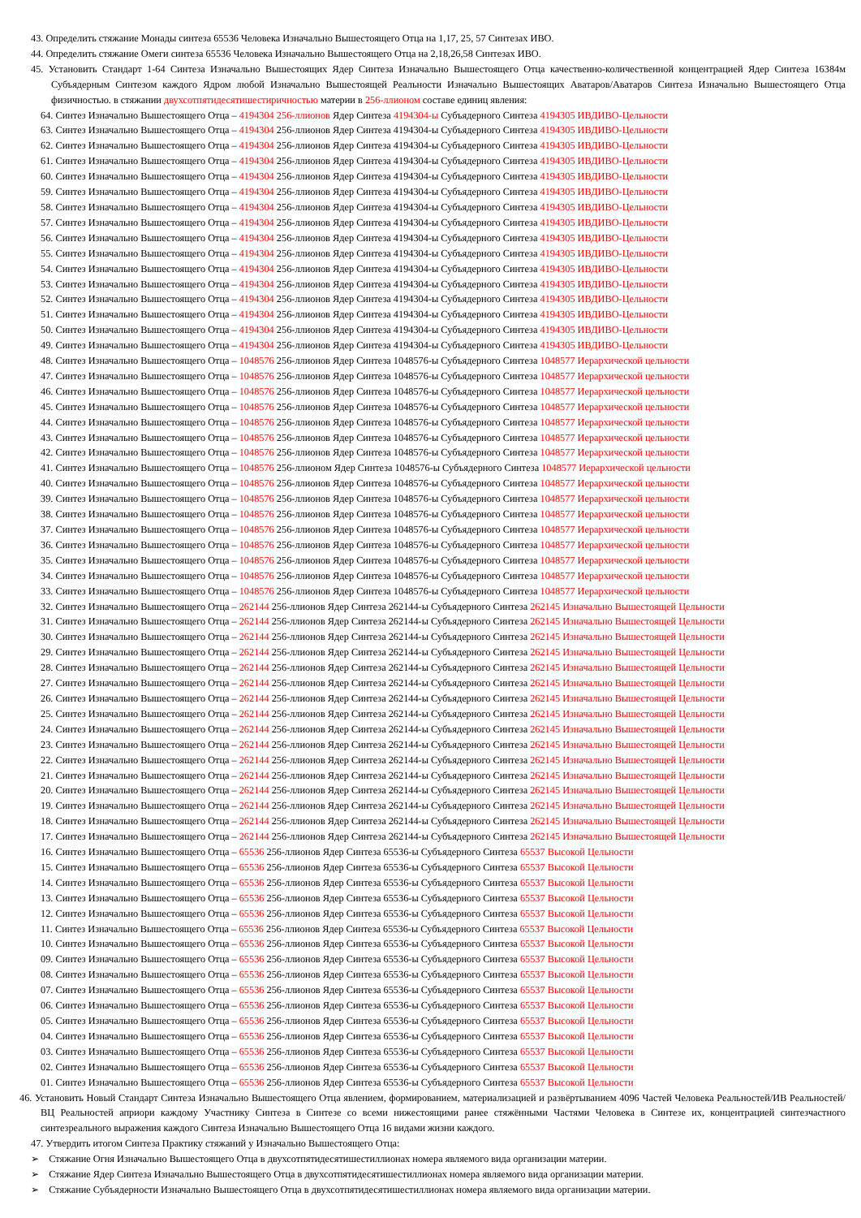43. Определить стяжание Монады синтеза 65536 Человека Изначально Вышестоящего Отца на 1,17, 25, 57 Синтезах ИВО.
44. Определить стяжание Омеги синтеза 65536 Человека Изначально Вышестоящего Отца на 2,18,26,58 Синтезах ИВО.
45. Установить Стандарт 1-64 Синтеза Изначально Вышестоящих Ядер Синтеза Изначально Вышестоящего Отца качественно-количественной концентрацией Ядер Синтеза 16384м Субъядерным Синтезом каждого Ядром любой Изначально Вышестоящей Реальности Изначально Вышестоящих Аватаров/Аватаров Синтеза Изначально Вышестоящего Отца физичностью. в стяжании двухсотпятидесятишестиричностью материи в 256-ллионом составе единиц явления:
64. Синтез Изначально Вышестоящего Отца – 4194304 256-ллионов Ядер Синтеза 4194304-ы Субъядерного Синтеза 4194305 ИВДИВО-Цельности
63. Синтез Изначально Вышестоящего Отца – 4194304 256-ллионов Ядер Синтеза 4194304-ы Субъядерного Синтеза 4194305 ИВДИВО-Цельности
62. Синтез Изначально Вышестоящего Отца – 4194304 256-ллионов Ядер Синтеза 4194304-ы Субъядерного Синтеза 4194305 ИВДИВО-Цельности
61. Синтез Изначально Вышестоящего Отца – 4194304 256-ллионов Ядер Синтеза 4194304-ы Субъядерного Синтеза 4194305 ИВДИВО-Цельности
60. Синтез Изначально Вышестоящего Отца – 4194304 256-ллионов Ядер Синтеза 4194304-ы Субъядерного Синтеза 4194305 ИВДИВО-Цельности
59. Синтез Изначально Вышестоящего Отца – 4194304 256-ллионов Ядер Синтеза 4194304-ы Субъядерного Синтеза 4194305 ИВДИВО-Цельности
58. Синтез Изначально Вышестоящего Отца – 4194304 256-ллионов Ядер Синтеза 4194304-ы Субъядерного Синтеза 4194305 ИВДИВО-Цельности
57. Синтез Изначально Вышестоящего Отца – 4194304 256-ллионов Ядер Синтеза 4194304-ы Субъядерного Синтеза 4194305 ИВДИВО-Цельности
56. Синтез Изначально Вышестоящего Отца – 4194304 256-ллионов Ядер Синтеза 4194304-ы Субъядерного Синтеза 4194305 ИВДИВО-Цельности
55. Синтез Изначально Вышестоящего Отца – 4194304 256-ллионов Ядер Синтеза 4194304-ы Субъядерного Синтеза 4194305 ИВДИВО-Цельности
54. Синтез Изначально Вышестоящего Отца – 4194304 256-ллионов Ядер Синтеза 4194304-ы Субъядерного Синтеза 4194305 ИВДИВО-Цельности
53. Синтез Изначально Вышестоящего Отца – 4194304 256-ллионов Ядер Синтеза 4194304-ы Субъядерного Синтеза 4194305 ИВДИВО-Цельности
52. Синтез Изначально Вышестоящего Отца – 4194304 256-ллионов Ядер Синтеза 4194304-ы Субъядерного Синтеза 4194305 ИВДИВО-Цельности
51. Синтез Изначально Вышестоящего Отца – 4194304 256-ллионов Ядер Синтеза 4194304-ы Субъядерного Синтеза 4194305 ИВДИВО-Цельности
50. Синтез Изначально Вышестоящего Отца – 4194304 256-ллионов Ядер Синтеза 4194304-ы Субъядерного Синтеза 4194305 ИВДИВО-Цельности
49. Синтез Изначально Вышестоящего Отца – 4194304 256-ллионов Ядер Синтеза 4194304-ы Субъядерного Синтеза 4194305 ИВДИВО-Цельности
48. Синтез Изначально Вышестоящего Отца – 1048576 256-ллионов Ядер Синтеза 1048576-ы Субъядерного Синтеза 1048577 Иерархической цельности
47. Синтез Изначально Вышестоящего Отца – 1048576 256-ллионов Ядер Синтеза 1048576-ы Субъядерного Синтеза 1048577 Иерархической цельности
46. Синтез Изначально Вышестоящего Отца – 1048576 256-ллионов Ядер Синтеза 1048576-ы Субъядерного Синтеза 1048577 Иерархической цельности
45. Синтез Изначально Вышестоящего Отца – 1048576 256-ллионов Ядер Синтеза 1048576-ы Субъядерного Синтеза 1048577 Иерархической цельности
44. Синтез Изначально Вышестоящего Отца – 1048576 256-ллионов Ядер Синтеза 1048576-ы Субъядерного Синтеза 1048577 Иерархической цельности
43. Синтез Изначально Вышестоящего Отца – 1048576 256-ллионов Ядер Синтеза 1048576-ы Субъядерного Синтеза 1048577 Иерархической цельности
42. Синтез Изначально Вышестоящего Отца – 1048576 256-ллионов Ядер Синтеза 1048576-ы Субъядерного Синтеза 1048577 Иерархической цельности
41. Синтез Изначально Вышестоящего Отца – 1048576 256-ллионом Ядер Синтеза 1048576-ы Субъядерного Синтеза 1048577 Иерархической цельности
40. Синтез Изначально Вышестоящего Отца – 1048576 256-ллионов Ядер Синтеза 1048576-ы Субъядерного Синтеза 1048577 Иерархической цельности
39. Синтез Изначально Вышестоящего Отца – 1048576 256-ллионов Ядер Синтеза 1048576-ы Субъядерного Синтеза 1048577 Иерархической цельности
38. Синтез Изначально Вышестоящего Отца – 1048576 256-ллионов Ядер Синтеза 1048576-ы Субъядерного Синтеза 1048577 Иерархической цельности
37. Синтез Изначально Вышестоящего Отца – 1048576 256-ллионов Ядер Синтеза 1048576-ы Субъядерного Синтеза 1048577 Иерархической цельности
36. Синтез Изначально Вышестоящего Отца – 1048576 256-ллионов Ядер Синтеза 1048576-ы Субъядерного Синтеза 1048577 Иерархической цельности
35. Синтез Изначально Вышестоящего Отца – 1048576 256-ллионов Ядер Синтеза 1048576-ы Субъядерного Синтеза 1048577 Иерархической цельности
34. Синтез Изначально Вышестоящего Отца – 1048576 256-ллионов Ядер Синтеза 1048576-ы Субъядерного Синтеза 1048577 Иерархической цельности
33. Синтез Изначально Вышестоящего Отца – 1048576 256-ллионов Ядер Синтеза 1048576-ы Субъядерного Синтеза 1048577 Иерархической цельности
32. Синтез Изначально Вышестоящего Отца – 262144 256-ллионов Ядер Синтеза 262144-ы Субъядерного Синтеза 262145 Изначально Вышестоящей Цельности
31. Синтез Изначально Вышестоящего Отца – 262144 256-ллионов Ядер Синтеза 262144-ы Субъядерного Синтеза 262145 Изначально Вышестоящей Цельности
30. Синтез Изначально Вышестоящего Отца – 262144 256-ллионов Ядер Синтеза 262144-ы Субъядерного Синтеза 262145 Изначально Вышестоящей Цельности
29. Синтез Изначально Вышестоящего Отца – 262144 256-ллионов Ядер Синтеза 262144-ы Субъядерного Синтеза 262145 Изначально Вышестоящей Цельности
28. Синтез Изначально Вышестоящего Отца – 262144 256-ллионов Ядер Синтеза 262144-ы Субъядерного Синтеза 262145 Изначально Вышестоящей Цельности
27. Синтез Изначально Вышестоящего Отца – 262144 256-ллионов Ядер Синтеза 262144-ы Субъядерного Синтеза 262145 Изначально Вышестоящей Цельности
26. Синтез Изначально Вышестоящего Отца – 262144 256-ллионов Ядер Синтеза 262144-ы Субъядерного Синтеза 262145 Изначально Вышестоящей Цельности
25. Синтез Изначально Вышестоящего Отца – 262144 256-ллионов Ядер Синтеза 262144-ы Субъядерного Синтеза 262145 Изначально Вышестоящей Цельности
24. Синтез Изначально Вышестоящего Отца – 262144 256-ллионов Ядер Синтеза 262144-ы Субъядерного Синтеза 262145 Изначально Вышестоящей Цельности
23. Синтез Изначально Вышестоящего Отца – 262144 256-ллионов Ядер Синтеза 262144-ы Субъядерного Синтеза 262145 Изначально Вышестоящей Цельности
22. Синтез Изначально Вышестоящего Отца – 262144 256-ллионов Ядер Синтеза 262144-ы Субъядерного Синтеза 262145 Изначально Вышестоящей Цельности
21. Синтез Изначально Вышестоящего Отца – 262144 256-ллионов Ядер Синтеза 262144-ы Субъядерного Синтеза 262145 Изначально Вышестоящей Цельности
20. Синтез Изначально Вышестоящего Отца – 262144 256-ллионов Ядер Синтеза 262144-ы Субъядерного Синтеза 262145 Изначально Вышестоящей Цельности
19. Синтез Изначально Вышестоящего Отца – 262144 256-ллионов Ядер Синтеза 262144-ы Субъядерного Синтеза 262145 Изначально Вышестоящей Цельности
18. Синтез Изначально Вышестоящего Отца – 262144 256-ллионов Ядер Синтеза 262144-ы Субъядерного Синтеза 262145 Изначально Вышестоящей Цельности
17. Синтез Изначально Вышестоящего Отца – 262144 256-ллионов Ядер Синтеза 262144-ы Субъядерного Синтеза 262145 Изначально Вышестоящей Цельности
16. Синтез Изначально Вышестоящего Отца – 65536 256-ллионов Ядер Синтеза 65536-ы Субъядерного Синтеза 65537 Высокой Цельности
15. Синтез Изначально Вышестоящего Отца – 65536 256-ллионов Ядер Синтеза 65536-ы Субъядерного Синтеза 65537 Высокой Цельности
14. Синтез Изначально Вышестоящего Отца – 65536 256-ллионов Ядер Синтеза 65536-ы Субъядерного Синтеза 65537 Высокой Цельности
13. Синтез Изначально Вышестоящего Отца – 65536 256-ллионов Ядер Синтеза 65536-ы Субъядерного Синтеза 65537 Высокой Цельности
12. Синтез Изначально Вышестоящего Отца – 65536 256-ллионов Ядер Синтеза 65536-ы Субъядерного Синтеза 65537 Высокой Цельности
11. Синтез Изначально Вышестоящего Отца – 65536 256-ллионов Ядер Синтеза 65536-ы Субъядерного Синтеза 65537 Высокой Цельности
10. Синтез Изначально Вышестоящего Отца – 65536 256-ллионов Ядер Синтеза 65536-ы Субъядерного Синтеза 65537 Высокой Цельности
09. Синтез Изначально Вышестоящего Отца – 65536 256-ллионов Ядер Синтеза 65536-ы Субъядерного Синтеза 65537 Высокой Цельности
08. Синтез Изначально Вышестоящего Отца – 65536 256-ллионов Ядер Синтеза 65536-ы Субъядерного Синтеза 65537 Высокой Цельности
07. Синтез Изначально Вышестоящего Отца – 65536 256-ллионов Ядер Синтеза 65536-ы Субъядерного Синтеза 65537 Высокой Цельности
06. Синтез Изначально Вышестоящего Отца – 65536 256-ллионов Ядер Синтеза 65536-ы Субъядерного Синтеза 65537 Высокой Цельности
05. Синтез Изначально Вышестоящего Отца – 65536 256-ллионов Ядер Синтеза 65536-ы Субъядерного Синтеза 65537 Высокой Цельности
04. Синтез Изначально Вышестоящего Отца – 65536 256-ллионов Ядер Синтеза 65536-ы Субъядерного Синтеза 65537 Высокой Цельности
03. Синтез Изначально Вышестоящего Отца – 65536 256-ллионов Ядер Синтеза 65536-ы Субъядерного Синтеза 65537 Высокой Цельности
02. Синтез Изначально Вышестоящего Отца – 65536 256-ллионов Ядер Синтеза 65536-ы Субъядерного Синтеза 65537 Высокой Цельности
01. Синтез Изначально Вышестоящего Отца – 65536 256-ллионов Ядер Синтеза 65536-ы Субъядерного Синтеза 65537 Высокой Цельности
46. Установить Новый Стандарт Синтеза Изначально Вышестоящего Отца явлением, формированием, материализацией и развёртыванием 4096 Частей Человека Реальностей/ИВ Реальностей/ВЦ Реальностей априори каждому Участнику Синтеза в Синтезе со всеми нижестоящими ранее стяжёнными Частями Человека в Синтезе их, концентрацией синтезчастного синтезреального выражения каждого Синтеза Изначально Вышестоящего Отца 16 видами жизни каждого.
47. Утвердить итогом Синтеза Практику стяжаний у Изначально Вышестоящего Отца:
➢ Стяжание Огня Изначально Вышестоящего Отца в двухсотпятидесятишестиллионах номера являемого вида организации материи.
➢ Стяжание Ядер Синтеза Изначально Вышестоящего Отца в двухсотпятидесятишестиллионах номера являемого вида организации материи.
➢ Стяжание Субъядерности Изначально Вышестоящего Отца в двухсотпятидесятишестиллионах номера являемого вида организации материи.